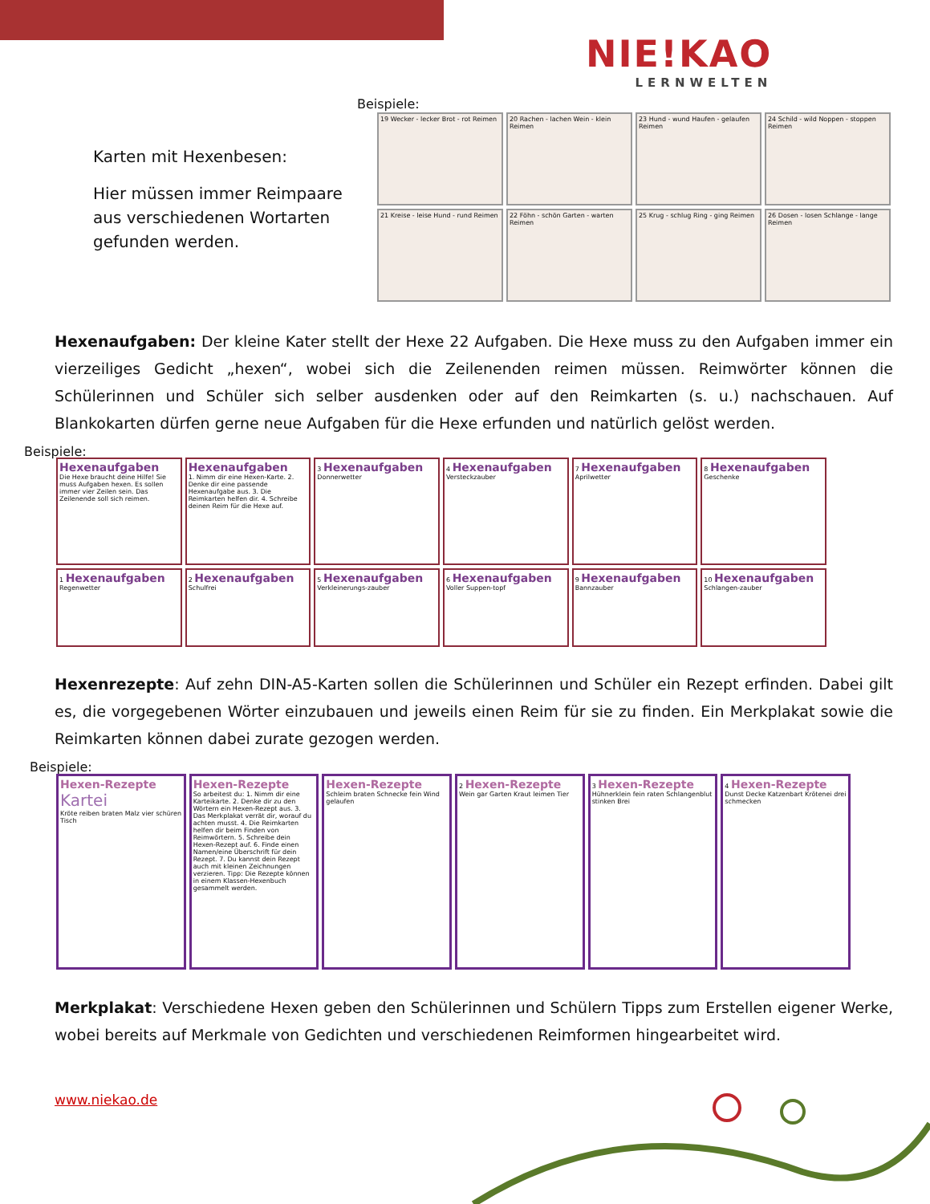NIE!KAO
LERNWELTEN
Beispiele:
Karten mit Hexenbesen:
Hier müssen immer Reimpaare aus verschiedenen Wortarten gefunden werden.
19 Wecker - lecker Brot - rot Reimen
20 Rachen - lachen Wein - klein Reimen
23 Hund - wund Haufen - gelaufen Reimen
24 Schild - wild Noppen - stoppen Reimen
21 Kreise - leise Hund - rund Reimen
22 Föhn - schön Garten - warten Reimen
25 Krug - schlug Ring - ging Reimen
26 Dosen - losen Schlange - lange Reimen
Hexenaufgaben: Der kleine Kater stellt der Hexe 22 Aufgaben. Die Hexe muss zu den Aufgaben immer ein vierzeiliges Gedicht „hexen“, wobei sich die Zeilenenden reimen müssen. Reimwörter können die Schülerinnen und Schüler sich selber ausdenken oder auf den Reimkarten (s. u.) nachschauen. Auf Blankokarten dürfen gerne neue Aufgaben für die Hexe erfunden und natürlich gelöst werden.
Beispiele:
Hexenaufgaben
Die Hexe braucht deine Hilfe! Sie muss Aufgaben hexen. Es sollen immer vier Zeilen sein. Das Zeilenende soll sich reimen.
Hexenaufgaben
1. Nimm dir eine Hexen-Karte. 2. Denke dir eine passende Hexenaufgabe aus. 3. Die Reimkarten helfen dir. 4. Schreibe deinen Reim für die Hexe auf.
3 Hexenaufgaben
Donnerwetter
4 Hexenaufgaben
Versteckzauber
7 Hexenaufgaben
Aprilwetter
8 Hexenaufgaben
Geschenke
1 Hexenaufgaben
Regenwetter
2 Hexenaufgaben
Schulfrei
5 Hexenaufgaben
Verkleinerungs-zauber
6 Hexenaufgaben
Voller Suppen-topf
9 Hexenaufgaben
Bannzauber
10 Hexenaufgaben
Schlangen-zauber
Hexenrezepte: Auf zehn DIN-A5-Karten sollen die Schülerinnen und Schüler ein Rezept erfinden. Dabei gilt es, die vorgegebenen Wörter einzubauen und jeweils einen Reim für sie zu finden. Ein Merkplakat sowie die Reimkarten können dabei zurate gezogen werden.
Beispiele:
Hexen-Rezepte
Kartei
Kröte reiben braten Malz vier schüren Tisch
Hexen-Rezepte
So arbeitest du: 1. Nimm dir eine Karteikarte. 2. Denke dir zu den Wörtern ein Hexen-Rezept aus. 3. Das Merkplakat verrät dir, worauf du achten musst. 4. Die Reimkarten helfen dir beim Finden von Reimwörtern. 5. Schreibe dein Hexen-Rezept auf. 6. Finde einen Namen/eine Überschrift für dein Rezept. 7. Du kannst dein Rezept auch mit kleinen Zeichnungen verzieren. Tipp: Die Rezepte können in einem Klassen-Hexenbuch gesammelt werden.
Hexen-Rezepte
Schleim braten Schnecke fein Wind gelaufen
2 Hexen-Rezepte
Wein gar Garten Kraut leimen Tier
3 Hexen-Rezepte
Hühnerklein fein raten Schlangenblut stinken Brei
4 Hexen-Rezepte
Dunst Decke Katzenbart Krötenei drei schmecken
Merkplakat: Verschiedene Hexen geben den Schülerinnen und Schülern Tipps zum Erstellen eigener Werke, wobei bereits auf Merkmale von Gedichten und verschiedenen Reimformen hingearbeitet wird.
www.niekao.de